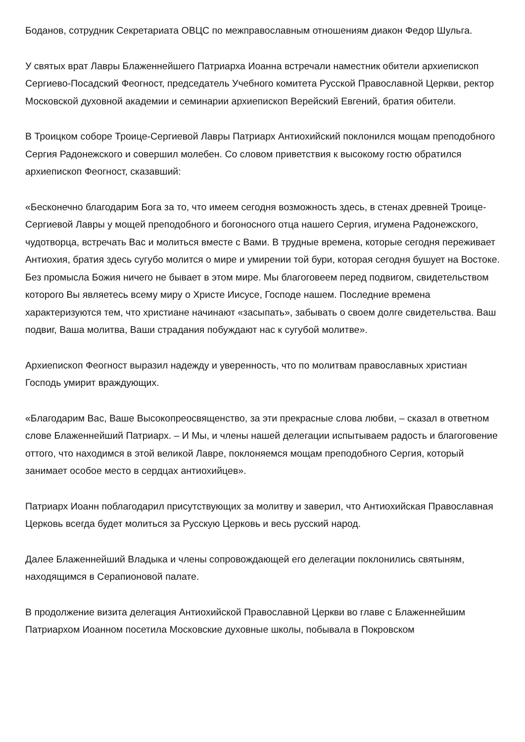Боданов, сотрудник Секретариата ОВЦС по межправославным отношениям диакон Федор Шульга.
У святых врат Лавры Блаженнейшего Патриарха Иоанна встречали наместник обители архиепископ Сергиево-Посадский Феогност, председатель Учебного комитета Русской Православной Церкви, ректор Московской духовной академии и семинарии архиепископ Верейский Евгений, братия обители.
В Троицком соборе Троице-Сергиевой Лавры Патриарх Антиохийский поклонился мощам преподобного Сергия Радонежского и совершил молебен. Со словом приветствия к высокому гостю обратился архиепископ Феогност, сказавший:
«Бесконечно благодарим Бога за то, что имеем сегодня возможность здесь, в стенах древней Троице-Сергиевой Лавры у мощей преподобного и богоносного отца нашего Сергия, игумена Радонежского, чудотворца, встречать Вас и молиться вместе с Вами. В трудные времена, которые сегодня переживает Антиохия, братия здесь сугубо молится о мире и умирении той бури, которая сегодня бушует на Востоке. Без промысла Божия ничего не бывает в этом мире. Мы благоговеем перед подвигом, свидетельством которого Вы являетесь всему миру о Христе Иисусе, Господе нашем. Последние времена характеризуются тем, что христиане начинают «засыпать», забывать о своем долге свидетельства. Ваш подвиг, Ваша молитва, Ваши страдания побуждают нас к сугубой молитве».
Архиепископ Феогност выразил надежду и уверенность, что по молитвам православных христиан Господь умирит враждующих.
«Благодарим Вас, Ваше Высокопреосвященство, за эти прекрасные слова любви, – сказал в ответном слове Блаженнейший Патриарх. – И Мы, и члены нашей делегации испытываем радость и благоговение оттого, что находимся в этой великой Лавре, поклоняемся мощам преподобного Сергия, который занимает особое место в сердцах антиохийцев».
Патриарх Иоанн поблагодарил присутствующих за молитву и заверил, что Антиохийская Православная Церковь всегда будет молиться за Русскую Церковь и весь русский народ.
Далее Блаженнейший Владыка и члены сопровождающей его делегации поклонились святыням, находящимся в Серапионовой палате.
В продолжение визита делегация Антиохийской Православной Церкви во главе с Блаженнейшим Патриархом Иоанном посетила Московские духовные школы, побывала в Покровском